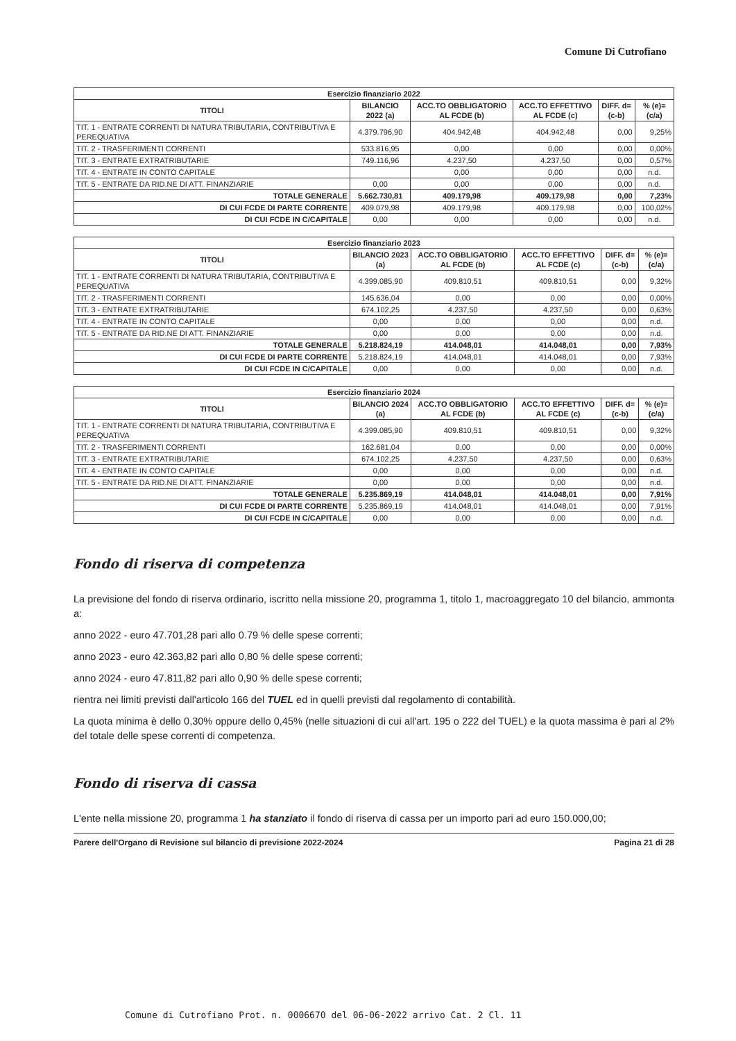Comune Di Cutrofiano
| Esercizio finanziario 2022 | | | | | |
| --- | --- | --- | --- | --- | --- |
| TITOLI | BILANCIO 2022 (a) | ACC.TO OBBLIGATORIO AL FCDE (b) | ACC.TO EFFETTIVO AL FCDE (c) | DIFF. d=(c-b) | % (e)=(c/a) |
| TIT. 1 - ENTRATE CORRENTI DI NATURA TRIBUTARIA, CONTRIBUTIVA E PEREQUATIVA | 4.379.796,90 | 404.942,48 | 404.942,48 | 0,00 | 9,25% |
| TIT. 2 - TRASFERIMENTI CORRENTI | 533.816,95 | 0,00 | 0,00 | 0,00 | 0,00% |
| TIT. 3 - ENTRATE EXTRATRIBUTARIE | 749.116,96 | 4.237,50 | 4.237,50 | 0,00 | 0,57% |
| TIT. 4 - ENTRATE IN CONTO CAPITALE | | 0,00 | 0,00 | 0,00 | n.d. |
| TIT. 5 - ENTRATE DA RID.NE DI ATT. FINANZIARIE | 0,00 | 0,00 | 0,00 | 0,00 | n.d. |
| TOTALE GENERALE | 5.662.730,81 | 409.179,98 | 409.179,98 | 0,00 | 7,23% |
| DI CUI FCDE DI PARTE CORRENTE | 409.079,98 | 409.179,98 | 409.179,98 | 0,00 | 100,02% |
| DI CUI FCDE IN C/CAPITALE | 0,00 | 0,00 | 0,00 | 0,00 | n.d. |
| Esercizio finanziario 2023 | | | | | |
| --- | --- | --- | --- | --- | --- |
| TITOLI | BILANCIO 2023 (a) | ACC.TO OBBLIGATORIO AL FCDE (b) | ACC.TO EFFETTIVO AL FCDE (c) | DIFF. d=(c-b) | % (e)=(c/a) |
| TIT. 1 - ENTRATE CORRENTI DI NATURA TRIBUTARIA, CONTRIBUTIVA E PEREQUATIVA | 4.399.085,90 | 409.810,51 | 409.810,51 | 0,00 | 9,32% |
| TIT. 2 - TRASFERIMENTI CORRENTI | 145.636,04 | 0,00 | 0,00 | 0,00 | 0,00% |
| TIT. 3 - ENTRATE EXTRATRIBUTARIE | 674.102,25 | 4.237,50 | 4.237,50 | 0,00 | 0,63% |
| TIT. 4 - ENTRATE IN CONTO CAPITALE | 0,00 | 0,00 | 0,00 | 0,00 | n.d. |
| TIT. 5 - ENTRATE DA RID.NE DI ATT. FINANZIARIE | 0,00 | 0,00 | 0,00 | 0,00 | n.d. |
| TOTALE GENERALE | 5.218.824,19 | 414.048,01 | 414.048,01 | 0,00 | 7,93% |
| DI CUI FCDE DI PARTE CORRENTE | 5.218.824,19 | 414.048,01 | 414.048,01 | 0,00 | 7,93% |
| DI CUI FCDE IN C/CAPITALE | 0,00 | 0,00 | 0,00 | 0,00 | n.d. |
| Esercizio finanziario 2024 | | | | | |
| --- | --- | --- | --- | --- | --- |
| TITOLI | BILANCIO 2024 (a) | ACC.TO OBBLIGATORIO AL FCDE (b) | ACC.TO EFFETTIVO AL FCDE (c) | DIFF. d=(c-b) | % (e)=(c/a) |
| TIT. 1 - ENTRATE CORRENTI DI NATURA TRIBUTARIA, CONTRIBUTIVA E PEREQUATIVA | 4.399.085,90 | 409.810,51 | 409.810,51 | 0,00 | 9,32% |
| TIT. 2 - TRASFERIMENTI CORRENTI | 162.681,04 | 0,00 | 0,00 | 0,00 | 0,00% |
| TIT. 3 - ENTRATE EXTRATRIBUTARIE | 674.102,25 | 4.237,50 | 4.237,50 | 0,00 | 0,63% |
| TIT. 4 - ENTRATE IN CONTO CAPITALE | 0,00 | 0,00 | 0,00 | 0,00 | n.d. |
| TIT. 5 - ENTRATE DA RID.NE DI ATT. FINANZIARIE | 0,00 | 0,00 | 0,00 | 0,00 | n.d. |
| TOTALE GENERALE | 5.235.869,19 | 414.048,01 | 414.048,01 | 0,00 | 7,91% |
| DI CUI FCDE DI PARTE CORRENTE | 5.235.869,19 | 414.048,01 | 414.048,01 | 0,00 | 7,91% |
| DI CUI FCDE IN C/CAPITALE | 0,00 | 0,00 | 0,00 | 0,00 | n.d. |
Fondo di riserva di competenza
La previsione del fondo di riserva ordinario, iscritto nella missione 20, programma 1, titolo 1, macroaggregato 10 del bilancio, ammonta a:
anno 2022 - euro 47.701,28 pari allo 0.79 % delle spese correnti;
anno 2023 - euro 42.363,82 pari allo 0,80 % delle spese correnti;
anno 2024 - euro 47.811,82 pari allo 0,90 % delle spese correnti;
rientra nei limiti previsti dall'articolo 166 del TUEL ed in quelli previsti dal regolamento di contabilità.
La quota minima è dello 0,30% oppure dello 0,45% (nelle situazioni di cui all'art. 195 o 222 del TUEL) e la quota massima è pari al 2% del totale delle spese correnti di competenza.
Fondo di riserva di cassa
L'ente nella missione 20, programma 1 ha stanziato il fondo di riserva di cassa per un importo pari ad euro 150.000,00;
Parere dell'Organo di Revisione sul bilancio di previsione 2022-2024 Pagina 21 di 28
Comune di Cutrofiano Prot. n. 0006670 del 06-06-2022 arrivo Cat. 2 Cl. 11